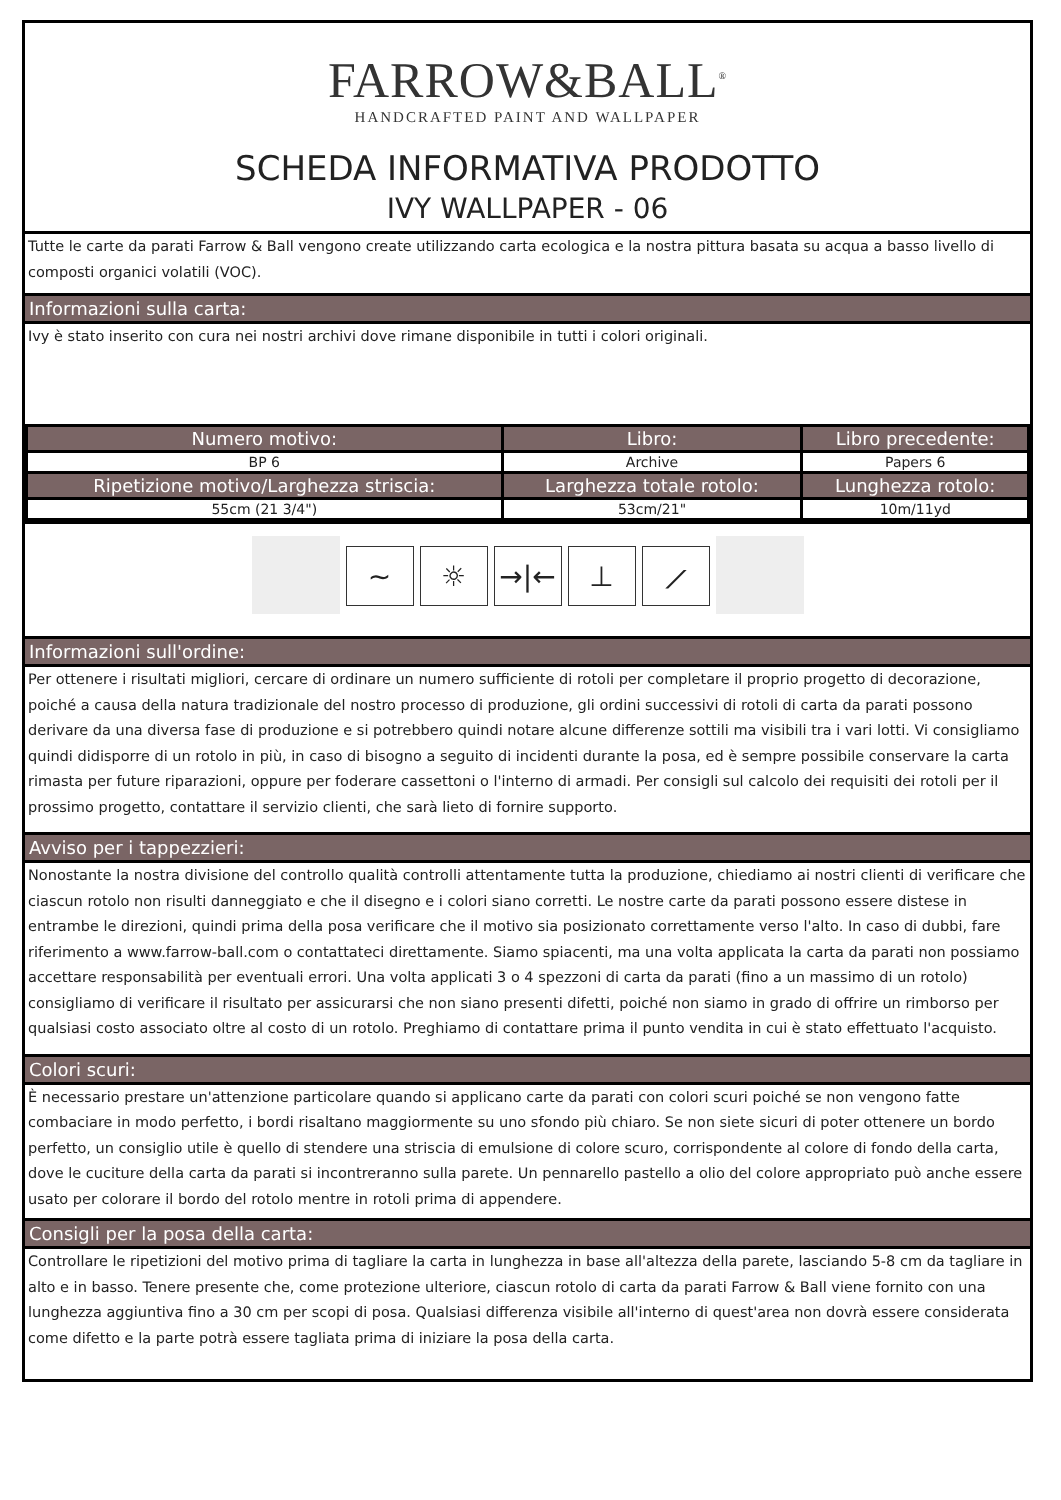FARROW&BALL<sup>®</sup>
HANDCRAFTED PAINT AND WALLPAPER
SCHEDA INFORMATIVA PRODOTTO
IVY WALLPAPER - 06
Tutte le carte da parati Farrow & Ball vengono create utilizzando carta ecologica e la nostra pittura basata su acqua a basso livello di composti organici volatili (VOC).
Informazioni sulla carta:
Ivy è stato inserito con cura nei nostri archivi dove rimane disponibile in tutti i colori originali.
| Numero motivo: | Libro: | Libro precedente: |
| --- | --- | --- |
| BP 6 | Archive | Papers 6 |
| Ripetizione motivo/Larghezza striscia: | Larghezza totale rotolo: | Lunghezza rotolo: |
| 55cm (21 3/4") | 53cm/21" | 10m/11yd |
∼ ☼ →|← ⊥ ⟋
Informazioni sull'ordine:
Per ottenere i risultati migliori, cercare di ordinare un numero sufficiente di rotoli per completare il proprio progetto di decorazione, poiché a causa della natura tradizionale del nostro processo di produzione, gli ordini successivi di rotoli di carta da parati possono derivare da una diversa fase di produzione e si potrebbero quindi notare alcune differenze sottili ma visibili tra i vari lotti. Vi consigliamo quindi didisporre di un rotolo in più, in caso di bisogno a seguito di incidenti durante la posa, ed è sempre possibile conservare la carta rimasta per future riparazioni, oppure per foderare cassettoni o l'interno di armadi. Per consigli sul calcolo dei requisiti dei rotoli per il prossimo progetto, contattare il servizio clienti, che sarà lieto di fornire supporto.
Avviso per i tappezzieri:
Nonostante la nostra divisione del controllo qualità controlli attentamente tutta la produzione, chiediamo ai nostri clienti di verificare che ciascun rotolo non risulti danneggiato e che il disegno e i colori siano corretti. Le nostre carte da parati possono essere distese in entrambe le direzioni, quindi prima della posa verificare che il motivo sia posizionato correttamente verso l'alto. In caso di dubbi, fare riferimento a www.farrow-ball.com o contattateci direttamente. Siamo spiacenti, ma una volta applicata la carta da parati non possiamo accettare responsabilità per eventuali errori. Una volta applicati 3 o 4 spezzoni di carta da parati (fino a un massimo di un rotolo) consigliamo di verificare il risultato per assicurarsi che non siano presenti difetti, poiché non siamo in grado di offrire un rimborso per qualsiasi costo associato oltre al costo di un rotolo. Preghiamo di contattare prima il punto vendita in cui è stato effettuato l'acquisto.
Colori scuri:
È necessario prestare un'attenzione particolare quando si applicano carte da parati con colori scuri poiché se non vengono fatte combaciare in modo perfetto, i bordi risaltano maggiormente su uno sfondo più chiaro. Se non siete sicuri di poter ottenere un bordo perfetto, un consiglio utile è quello di stendere una striscia di emulsione di colore scuro, corrispondente al colore di fondo della carta, dove le cuciture della carta da parati si incontreranno sulla parete. Un pennarello pastello a olio del colore appropriato può anche essere usato per colorare il bordo del rotolo mentre in rotoli prima di appendere.
Consigli per la posa della carta:
Controllare le ripetizioni del motivo prima di tagliare la carta in lunghezza in base all'altezza della parete, lasciando 5-8 cm da tagliare in alto e in basso. Tenere presente che, come protezione ulteriore, ciascun rotolo di carta da parati Farrow & Ball viene fornito con una lunghezza aggiuntiva fino a 30 cm per scopi di posa. Qualsiasi differenza visibile all'interno di quest'area non dovrà essere considerata come difetto e la parte potrà essere tagliata prima di iniziare la posa della carta.